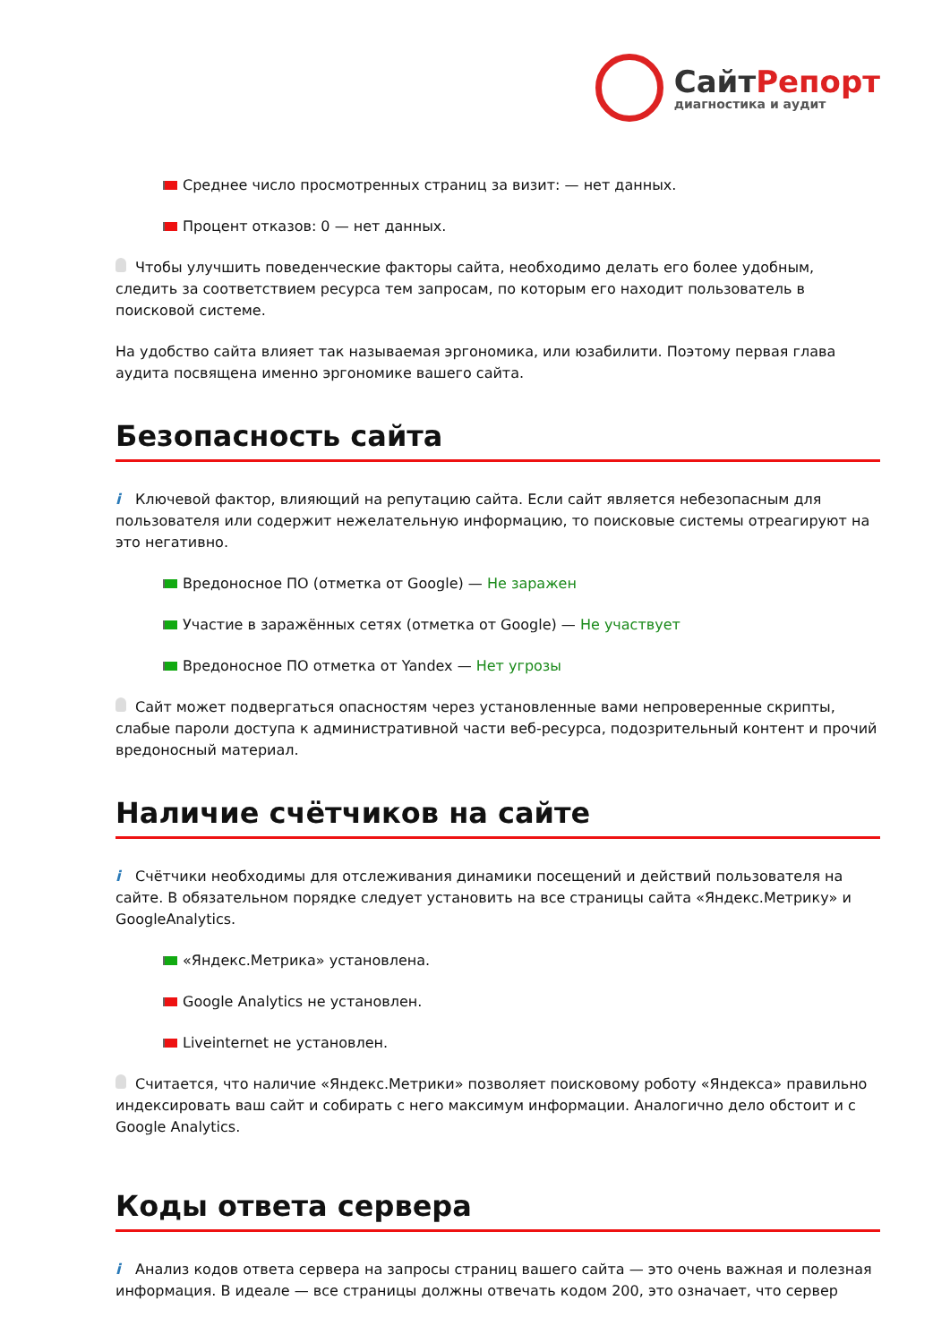СайтРепорт
диагностика и аудит
Среднее число просмотренных страниц за визит: — нет данных.
Процент отказов: 0 — нет данных.
Чтобы улучшить поведенческие факторы сайта, необходимо делать его более удобным, следить за соответствием ресурса тем запросам, по которым его находит пользователь в поисковой системе.
На удобство сайта влияет так называемая эргономика, или юзабилити. Поэтому первая глава аудита посвящена именно эргономике вашего сайта.
Безопасность сайта
i Ключевой фактор, влияющий на репутацию сайта. Если сайт является небезопасным для пользователя или содержит нежелательную информацию, то поисковые системы отреагируют на это негативно.
Вредоносное ПО (отметка от Google) — Не заражен
Участие в заражённых сетях (отметка от Google) — Не участвует
Вредоносное ПО отметка от Yandex — Нет угрозы
Сайт может подвергаться опасностям через установленные вами непроверенные скрипты, слабые пароли доступа к административной части веб-ресурса, подозрительный контент и прочий вредоносный материал.
Наличие счётчиков на сайте
i Счётчики необходимы для отслеживания динамики посещений и действий пользователя на сайте. В обязательном порядке следует установить на все страницы сайта «Яндекс.Метрику» и GoogleAnalytics.
«Яндекс.Метрика» установлена.
Google Analytics не установлен.
Liveinternet не установлен.
Считается, что наличие «Яндекс.Метрики» позволяет поисковому роботу «Яндекса» правильно индексировать ваш сайт и собирать с него максимум информации. Аналогично дело обстоит и с Google Analytics.
Коды ответа сервера
i Анализ кодов ответа сервера на запросы страниц вашего сайта — это очень важная и полезная информация. В идеале — все страницы должны отвечать кодом 200, это означает, что сервер